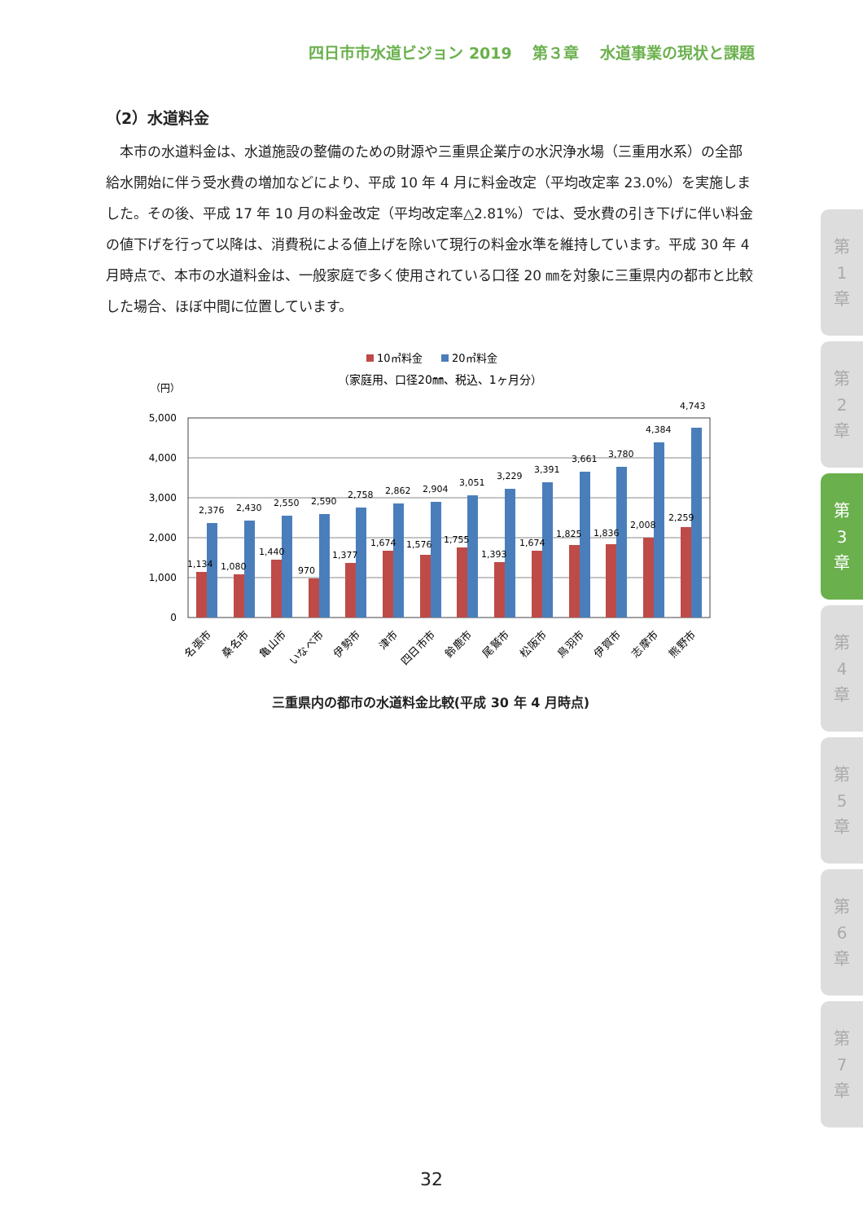四日市市水道ビジョン 2019　 第３章　 水道事業の現状と課題
（2）水道料金
本市の水道料金は、水道施設の整備のための財源や三重県企業庁の水沢浄水場（三重用水系）の全部給水開始に伴う受水費の増加などにより、平成 10 年 4 月に料金改定（平均改定率 23.0%）を実施しました。その後、平成 17 年 10 月の料金改定（平均改定率△2.81%）では、受水費の引き下げに伴い料金の値下げを行って以降は、消費税による値上げを除いて現行の料金水準を維持しています。平成 30 年 4 月時点で、本市の水道料金は、一般家庭で多く使用されている口径 20 ㎜を対象に三重県内の都市と比較した場合、ほぼ中間に位置しています。
10㎥料金
20㎥料金
（家庭用、口径20㎜、税込、1ヶ月分）
（円）
5,000
4,000
3,000
2,000
1,000
0
1,134
2,376
1,080
2,430
1,440
2,550
970
2,590
1,377
2,758
1,674
2,862
1,576
2,904
1,755
3,051
1,393
3,229
1,674
3,391
1,825
3,661
1,836
3,780
2,008
4,384
2,259
4,743
名張市
桑名市
亀山市
いなべ市
伊勢市
津市
四日市市
鈴鹿市
尾鷲市
松阪市
鳥羽市
伊賀市
志摩市
熊野市
三重県内の都市の水道料金比較(平成 30 年 4 月時点)
第
1
章
第
2
章
第
3
章
第
4
章
第
5
章
第
6
章
第
7
章
32